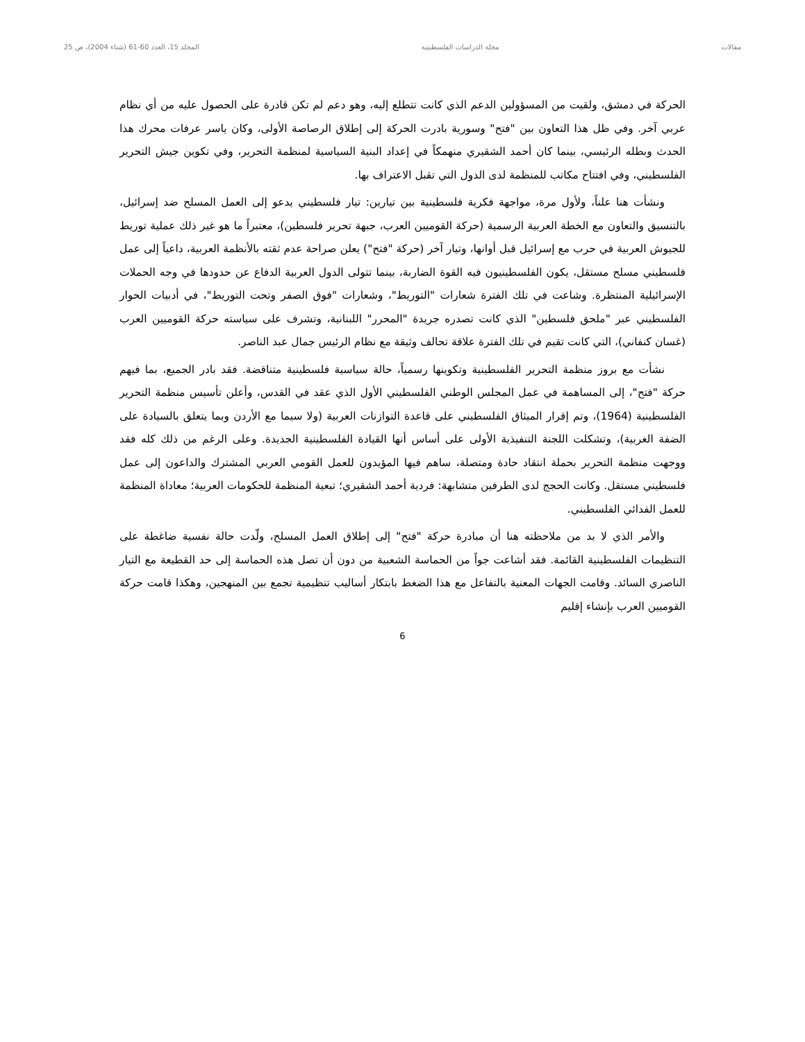مقالات مجلة الدراسات الفلسطينية المجلد 15، العدد 60-61 (شتاء 2004)، ص 25
الحركة في دمشق، ولقيت من المسؤولين الدعم الذي كانت تتطلع إليه، وهو دعم لم تكن قادرة على الحصول عليه من أي نظام عربي آخر. وفي ظل هذا التعاون بين "فتح" وسورية بادرت الحركة إلى إطلاق الرصاصة الأولى، وكان ياسر عرفات محرك هذا الحدث وبطله الرئيسي، بينما كان أحمد الشقيري منهمكاً في إعداد البنية السياسية لمنظمة التحرير، وفي تكوين جيش التحرير الفلسطيني، وفي افتتاح مكاتب للمنظمة لدى الدول التي تقبل الاعتراف بها.
ونشأت هنا علناً، ولأول مرة، مواجهة فكرية فلسطينية بين تيارين: تيار فلسطيني يدعو إلى العمل المسلح ضد إسرائيل، بالتنسيق والتعاون مع الخطة العربية الرسمية (حركة القوميين العرب، جبهة تحرير فلسطين)، معتبراً ما هو غير ذلك عملية توريط للجيوش العربية في حرب مع إسرائيل قبل أوانها، وتيار آخر (حركة "فتح") يعلن صراحة عدم ثقته بالأنظمة العربية، داعياً إلى عمل فلسطيني مسلح مستقل، يكون الفلسطينيون فيه القوة الضاربة، بينما تتولى الدول العربية الدفاع عن حدودها في وجه الحملات الإسرائيلية المنتظرة. وشاعت في تلك الفترة شعارات "التوريط"، وشعارات "فوق الصفر وتحت التوريط"، في أدبيات الحوار الفلسطيني عبر "ملحق فلسطين" الذي كانت تصدره جريدة "المحرر" اللبنانية، وتشرف على سياسته حركة القوميين العرب (غسان كنفاني)، التي كانت تقيم في تلك الفترة علاقة تحالف وثيقة مع نظام الرئيس جمال عبد الناصر.
نشأت مع بروز منظمة التحرير الفلسطينية وتكوينها رسمياً، حالة سياسية فلسطينية متناقضة. فقد بادر الجميع، بما فيهم حركة "فتح"، إلى المساهمة في عمل المجلس الوطني الفلسطيني الأول الذي عقد في القدس، وأعلن تأسيس منظمة التحرير الفلسطينية (1964)، وتم إقرار الميثاق الفلسطيني على قاعدة التوازنات العربية (ولا سيما مع الأردن وبما يتعلق بالسيادة على الضفة الغربية)، وتشكلت اللجنة التنفيذية الأولى على أساس أنها القيادة الفلسطينية الجديدة. وعلى الرغم من ذلك كله فقد ووجهت منظمة التحرير بحملة انتقاد حادة ومتصلة، ساهم فيها المؤيدون للعمل القومي العربي المشترك والداعون إلى عمل فلسطيني مستقل. وكانت الحجج لدى الطرفين متشابهة: فردية أحمد الشقيري؛ تبعية المنظمة للحكومات العربية؛ معاداة المنظمة للعمل الفدائي الفلسطيني.
والأمر الذي لا بد من ملاحظته هنا أن مبادرة حركة "فتح" إلى إطلاق العمل المسلح، ولّدت حالة نفسية ضاغطة على التنظيمات الفلسطينية القائمة. فقد أشاعت جواً من الحماسة الشعبية من دون أن تصل هذه الحماسة إلى حد القطيعة مع التيار الناصري السائد. وقامت الجهات المعنية بالتفاعل مع هذا الضغط بابتكار أساليب تنظيمية تجمع بين المنهجين، وهكذا قامت حركة القوميين العرب بإنشاء إقليم
6